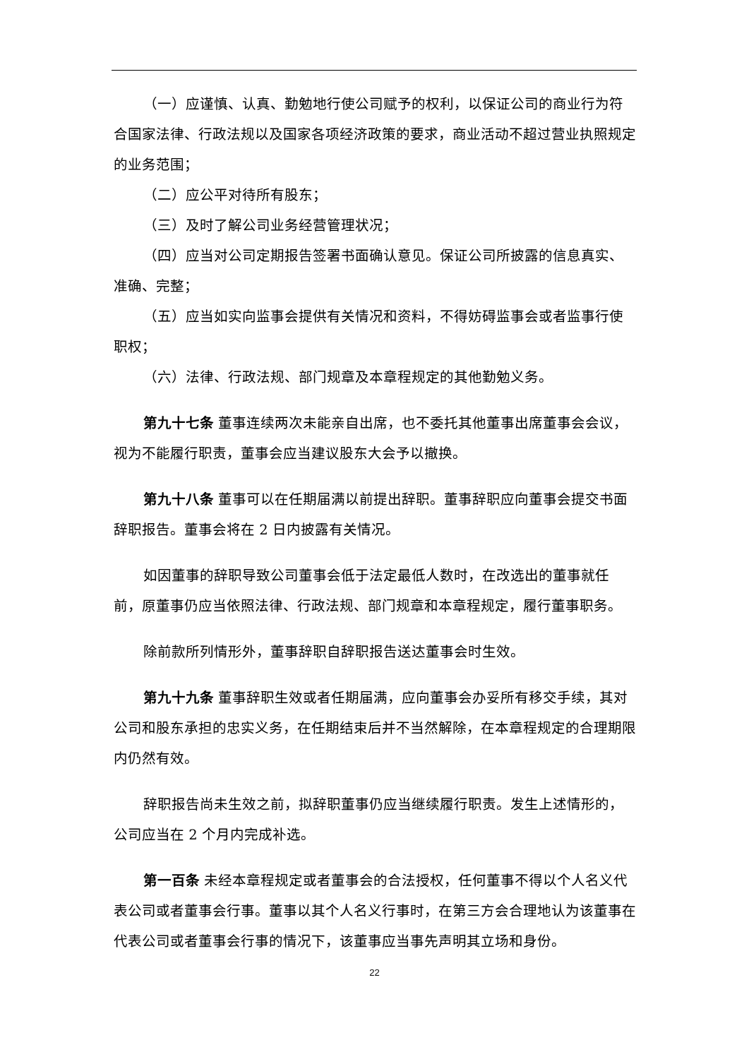（一）应谨慎、认真、勤勉地行使公司赋予的权利，以保证公司的商业行为符合国家法律、行政法规以及国家各项经济政策的要求，商业活动不超过营业执照规定的业务范围；
（二）应公平对待所有股东；
（三）及时了解公司业务经营管理状况；
（四）应当对公司定期报告签署书面确认意见。保证公司所披露的信息真实、准确、完整；
（五）应当如实向监事会提供有关情况和资料，不得妨碍监事会或者监事行使职权；
（六）法律、行政法规、部门规章及本章程规定的其他勤勉义务。
第九十七条 董事连续两次未能亲自出席，也不委托其他董事出席董事会会议，视为不能履行职责，董事会应当建议股东大会予以撤换。
第九十八条 董事可以在任期届满以前提出辞职。董事辞职应向董事会提交书面辞职报告。董事会将在 2 日内披露有关情况。
如因董事的辞职导致公司董事会低于法定最低人数时，在改选出的董事就任前，原董事仍应当依照法律、行政法规、部门规章和本章程规定，履行董事职务。
除前款所列情形外，董事辞职自辞职报告送达董事会时生效。
第九十九条 董事辞职生效或者任期届满，应向董事会办妥所有移交手续，其对公司和股东承担的忠实义务，在任期结束后并不当然解除，在本章程规定的合理期限内仍然有效。
辞职报告尚未生效之前，拟辞职董事仍应当继续履行职责。发生上述情形的，公司应当在 2 个月内完成补选。
第一百条 未经本章程规定或者董事会的合法授权，任何董事不得以个人名义代表公司或者董事会行事。董事以其个人名义行事时，在第三方会合理地认为该董事在代表公司或者董事会行事的情况下，该董事应当事先声明其立场和身份。
22